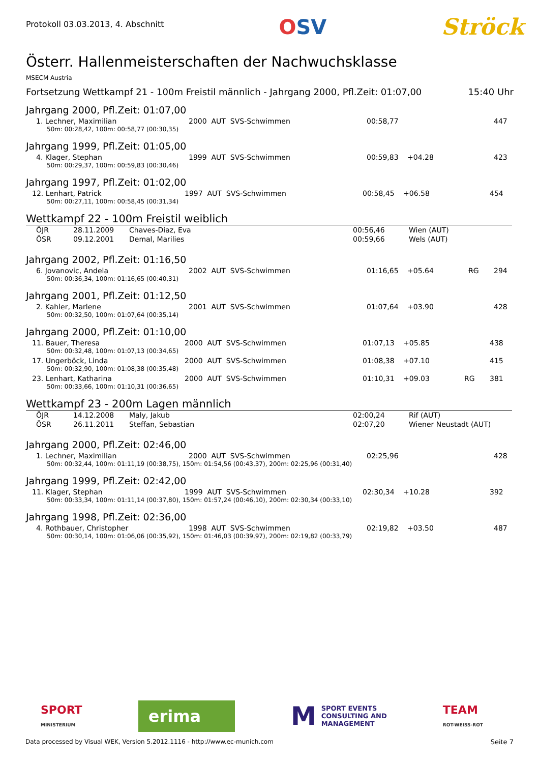Protokoll 03.03.2013, 4. Abschnitt
OSV Ströck
Österr. Hallenmeisterschaften der Nachwuchsklasse
MSECM Austria
Fortsetzung Wettkampf 21 - 100m Freistil männlich - Jahrgang 2000, Pfl.Zeit: 01:07,00 15:40 Uhr
Jahrgang 2000, Pfl.Zeit: 01:07,00
| 1. Lechner, Maximilian | 2000 AUT SVS-Schwimmen | 00:58,77 | | | 447 |
| 50m: 00:28,42, 100m: 00:58,77 (00:30,35) | | | | | |
Jahrgang 1999, Pfl.Zeit: 01:05,00
| 4. Klager, Stephan | 1999 AUT SVS-Schwimmen | 00:59,83 | +04.28 | | 423 |
| 50m: 00:29,37, 100m: 00:59,83 (00:30,46) | | | | | |
Jahrgang 1997, Pfl.Zeit: 01:02,00
| 12. Lenhart, Patrick | 1997 AUT SVS-Schwimmen | 00:58,45 | +06.58 | | 454 |
| 50m: 00:27,11, 100m: 00:58,45 (00:31,34) | | | | | |
Wettkampf 22 - 100m Freistil weiblich
| ÖJR | 28.11.2009 | Chaves-Diaz, Eva | 00:56,46 | Wien (AUT) |
| ÖSR | 09.12.2001 | Demal, Marilies | 00:59,66 | Wels (AUT) |
Jahrgang 2002, Pfl.Zeit: 01:16,50
| 6. Jovanovic, Andela | 2002 AUT SVS-Schwimmen | 01:16,65 | +05.64 | RG | 294 |
| 50m: 00:36,34, 100m: 01:16,65 (00:40,31) | | | | | |
Jahrgang 2001, Pfl.Zeit: 01:12,50
| 2. Kahler, Marlene | 2001 AUT SVS-Schwimmen | 01:07,64 | +03.90 | | 428 |
| 50m: 00:32,50, 100m: 01:07,64 (00:35,14) | | | | | |
Jahrgang 2000, Pfl.Zeit: 01:10,00
| 11. Bauer, Theresa | 2000 AUT SVS-Schwimmen | 01:07,13 | +05.85 | | 438 |
| 50m: 00:32,48, 100m: 01:07,13 (00:34,65) | | | | | |
| 17. Ungerböck, Linda | 2000 AUT SVS-Schwimmen | 01:08,38 | +07.10 | | 415 |
| 50m: 00:32,90, 100m: 01:08,38 (00:35,48) | | | | | |
| 23. Lenhart, Katharina | 2000 AUT SVS-Schwimmen | 01:10,31 | +09.03 | RG | 381 |
| 50m: 00:33,66, 100m: 01:10,31 (00:36,65) | | | | | |
Wettkampf 23 - 200m Lagen männlich
| ÖJR | 14.12.2008 | Maly, Jakub | 02:00,24 | Rif (AUT) |
| ÖSR | 26.11.2011 | Steffan, Sebastian | 02:07,20 | Wiener Neustadt (AUT) |
Jahrgang 2000, Pfl.Zeit: 02:46,00
| 1. Lechner, Maximilian | 2000 AUT SVS-Schwimmen | 02:25,96 | | | 428 |
| 50m: 00:32,44, 100m: 01:11,19 (00:38,75), 150m: 01:54,56 (00:43,37), 200m: 02:25,96 (00:31,40) | | | | | |
Jahrgang 1999, Pfl.Zeit: 02:42,00
| 11. Klager, Stephan | 1999 AUT SVS-Schwimmen | 02:30,34 | +10.28 | | 392 |
| 50m: 00:33,34, 100m: 01:11,14 (00:37,80), 150m: 01:57,24 (00:46,10), 200m: 02:30,34 (00:33,10) | | | | | |
Jahrgang 1998, Pfl.Zeit: 02:36,00
| 4. Rothbauer, Christopher | 1998 AUT SVS-Schwimmen | 02:19,82 | +03.50 | | 487 |
| 50m: 00:30,14, 100m: 01:06,06 (00:35,92), 150m: 01:46,03 (00:39,97), 200m: 02:19,82 (00:33,79) | | | | | |
SPORT
MINISTERIUM
erima
M SPORT EVENTS
CONSULTING AND
MANAGEMENT
TEAM
ROT-WEISS-ROT
Data processed by Visual WEK, Version 5.2012.1116 - http://www.ec-munich.com Seite 7